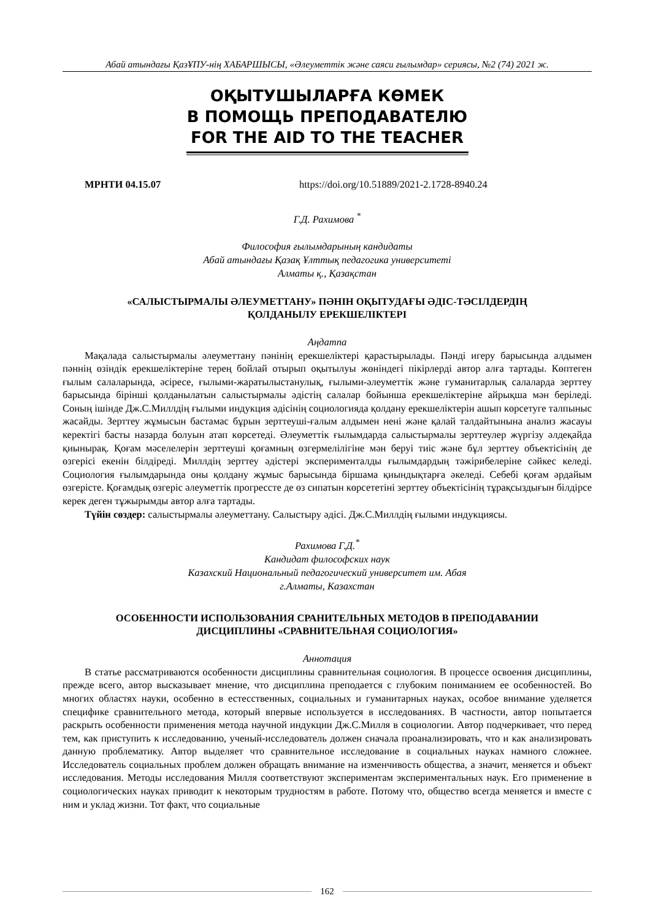Абай атындағы ҚазҰПУ-нің ХАБАРШЫСЫ, «Әлеуметтік және саяси ғылымдар» сериясы, №2 (74) 2021 ж.
ОҚЫТУШЫЛАРҒА КӨМЕК
В ПОМОЩЬ ПРЕПОДАВАТЕЛЮ
FOR THE AID TO THE TEACHER
МРНТИ 04.15.07 https://doi.org/10.51889/2021-2.1728-8940.24
Г.Д. Рахимова <sup>*</sup>
Философия ғылымдарының кандидаты
Абай атындағы Қазақ Ұлттық педагогика университеті
Алматы қ., Қазақстан
«САЛЫСТЫРМАЛЫ ӘЛЕУМЕТТАНУ» ПӘНІН ОҚЫТУДАҒЫ ӘДІС-ТӘСІЛДЕРДІҢ
ҚОЛДАНЫЛУ ЕРЕКШЕЛІКТЕРІ
Аңдатпа
Мақалада салыстырмалы әлеуметтану пәнінің ерекшеліктері қарастырылады. Пәнді игеру барысында алдымен пәннің өзіндік ерекшеліктеріне терең бойлай отырып оқытылуы жөніндегі пікірлерді автор алға тартады. Көптеген ғылым салаларында, әсіресе, ғылыми-жаратылыстанулық, ғылыми-әлеуметтік және гуманитарлық салаларда зерттеу барысында бірінші қолданылатын салыстырмалы әдістің салалар бойынша ерекшеліктеріне айрықша мән беріледі. Соның ішінде Дж.С.Миллдің ғылыми индукция әдісінің социологияда қолдану ерекшеліктерін ашып көрсетуге талпыныс жасайды. Зерттеу жұмысын бастамас бұрын зерттеуші-ғалым алдымен нені және қалай талдайтынына анализ жасауы керектігі басты назарда болуын атап көрсетеді. Әлеуметтік ғылымдарда салыстырмалы зерттеулер жүргізу әлдеқайда қиынырақ. Қоғам мәселелерін зерттеуші қоғамның өзгермелілігіне мән беруі тиіс және бұл зерттеу объектісінің де өзгерісі екенін білдіреді. Миллдің зерттеу әдістері эксперименталды ғылымдардың тәжірибелеріне сәйкес келеді. Социология ғылымдарында оны қолдану жұмыс барысында біршама қиындықтарға әкеледі. Себебі қоғам әрдайым өзгерісте. Қоғамдық өзгеріс әлеуметтік прогрессте де өз сипатын көрсететіні зерттеу объектісінің тұрақсыздығын білдірсе керек деген тұжырымды автор алға тартады.
Түйін сөздер: салыстырмалы әлеуметтану. Салыстыру әдісі. Дж.С.Миллдің ғылыми индукциясы.
Рахимова Г.Д.<sup>*</sup>
Кандидат философских наук
Казахский Национальный педагогический университет им. Абая
г.Алматы, Казахстан
ОСОБЕННОСТИ ИСПОЛЬЗОВАНИЯ СРАНИТЕЛЬНЫХ МЕТОДОВ В ПРЕПОДАВАНИИ
ДИСЦИПЛИНЫ «СРАВНИТЕЛЬНАЯ СОЦИОЛОГИЯ»
Аннотация
В статье рассматриваются особенности дисциплины сравнительная социология. В процессе освоения дисциплины, прежде всего, автор высказывает мнение, что дисциплина преподается с глубоким пониманием ее особенностей. Во многих областях науки, особенно в естесственных, социальных и гуманитарных науках, особое внимание уделяется специфике сравнительного метода, который впервые используется в исследованиях. В частности, автор попытается раскрыть особенности применения метода научной индукции Дж.С.Милля в социологии. Автор подчеркивает, что перед тем, как приступить к исследованию, ученый-исследователь должен сначала проанализировать, что и как анализировать данную проблематику. Автор выделяет что сравнительное исследование в социальных науках намного сложнее. Исследователь социальных проблем должен обращать внимание на изменчивость общества, а значит, меняется и объект исследования. Методы исследования Милля соответствуют экспериментам экспериментальных наук. Его применение в социологических науках приводит к некоторым трудностям в работе. Потому что, общество всегда меняется и вместе с ним и уклад жизни. Тот факт, что социальные
162